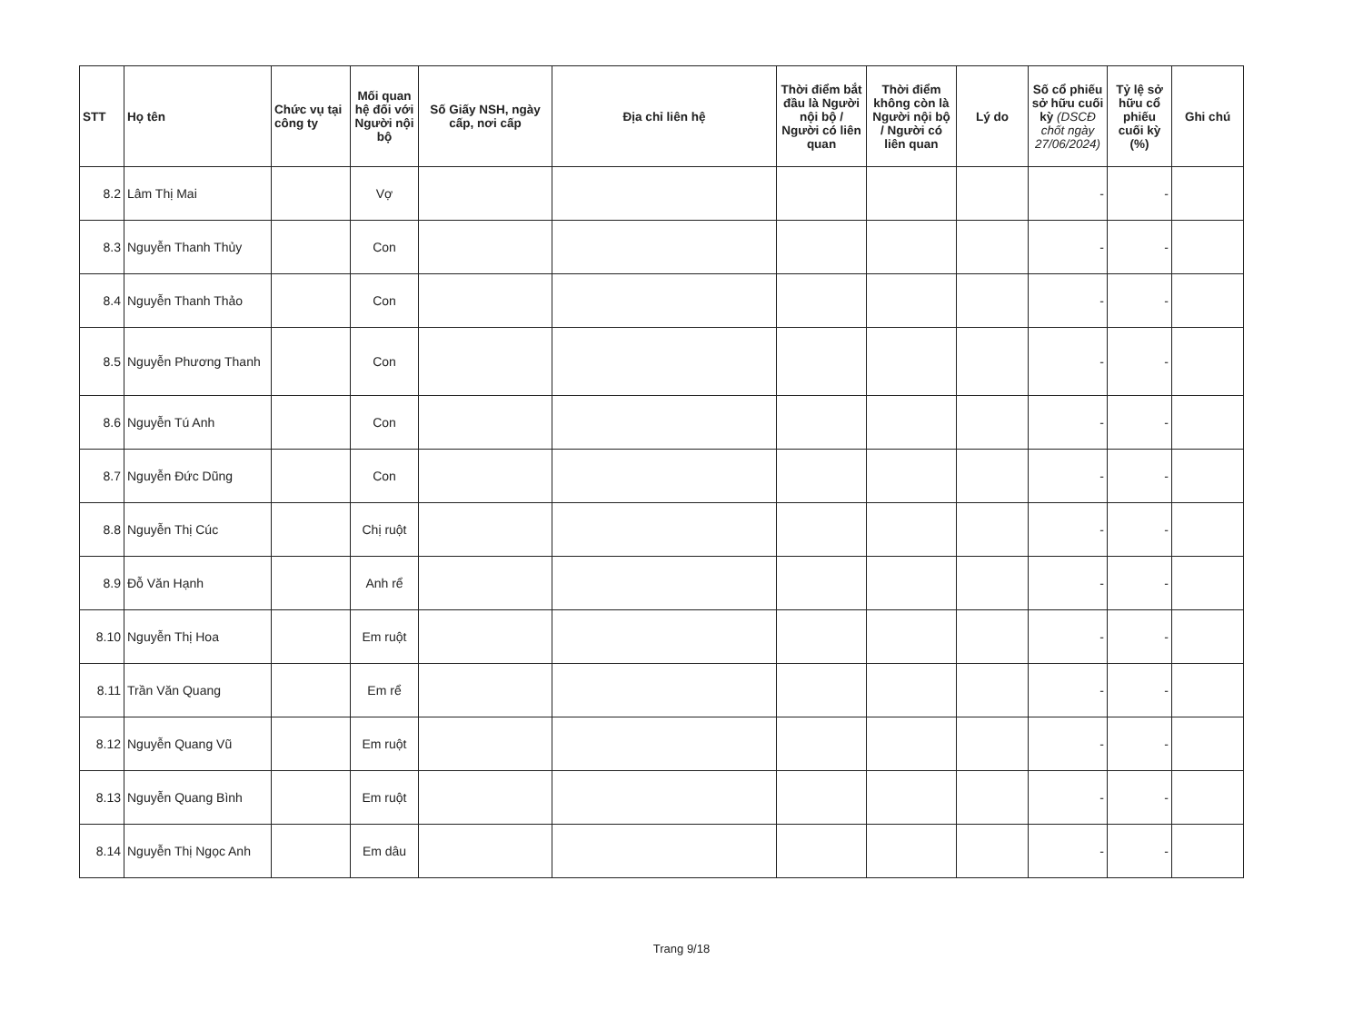| STT | Họ tên | Chức vụ tại công ty | Mối quan hệ đối với Người nội bộ | Số Giấy NSH, ngày cấp, nơi cấp | Địa chỉ liên hệ | Thời điểm bắt đầu là Người nội bộ / Người có liên quan | Thời điểm không còn là Người nội bộ / Người có liên quan | Lý do | Số cổ phiếu sở hữu cuối kỳ (DSCĐ chốt ngày 27/06/2024) | Tỷ lệ sở hữu cổ phiếu cuối kỳ (%) | Ghi chú |
| --- | --- | --- | --- | --- | --- | --- | --- | --- | --- | --- | --- |
| 8.2 | Lâm Thị Mai | | Vợ | | | | | | - | - | |
| 8.3 | Nguyễn Thanh Thủy | | Con | | | | | | - | - | |
| 8.4 | Nguyễn Thanh Thảo | | Con | | | | | | - | - | |
| 8.5 | Nguyễn Phương Thanh | | Con | | | | | | - | - | |
| 8.6 | Nguyễn Tú Anh | | Con | | | | | | - | - | |
| 8.7 | Nguyễn Đức Dũng | | Con | | | | | | - | - | |
| 8.8 | Nguyễn Thị Cúc | | Chị ruột | | | | | | - | - | |
| 8.9 | Đỗ Văn Hạnh | | Anh rể | | | | | | - | - | |
| 8.10 | Nguyễn Thị Hoa | | Em ruột | | | | | | - | - | |
| 8.11 | Trần Văn Quang | | Em rể | | | | | | - | - | |
| 8.12 | Nguyễn Quang Vũ | | Em ruột | | | | | | - | - | |
| 8.13 | Nguyễn Quang Bình | | Em ruột | | | | | | - | - | |
| 8.14 | Nguyễn Thị Ngọc Anh | | Em dâu | | | | | | - | - | |
Trang 9/18